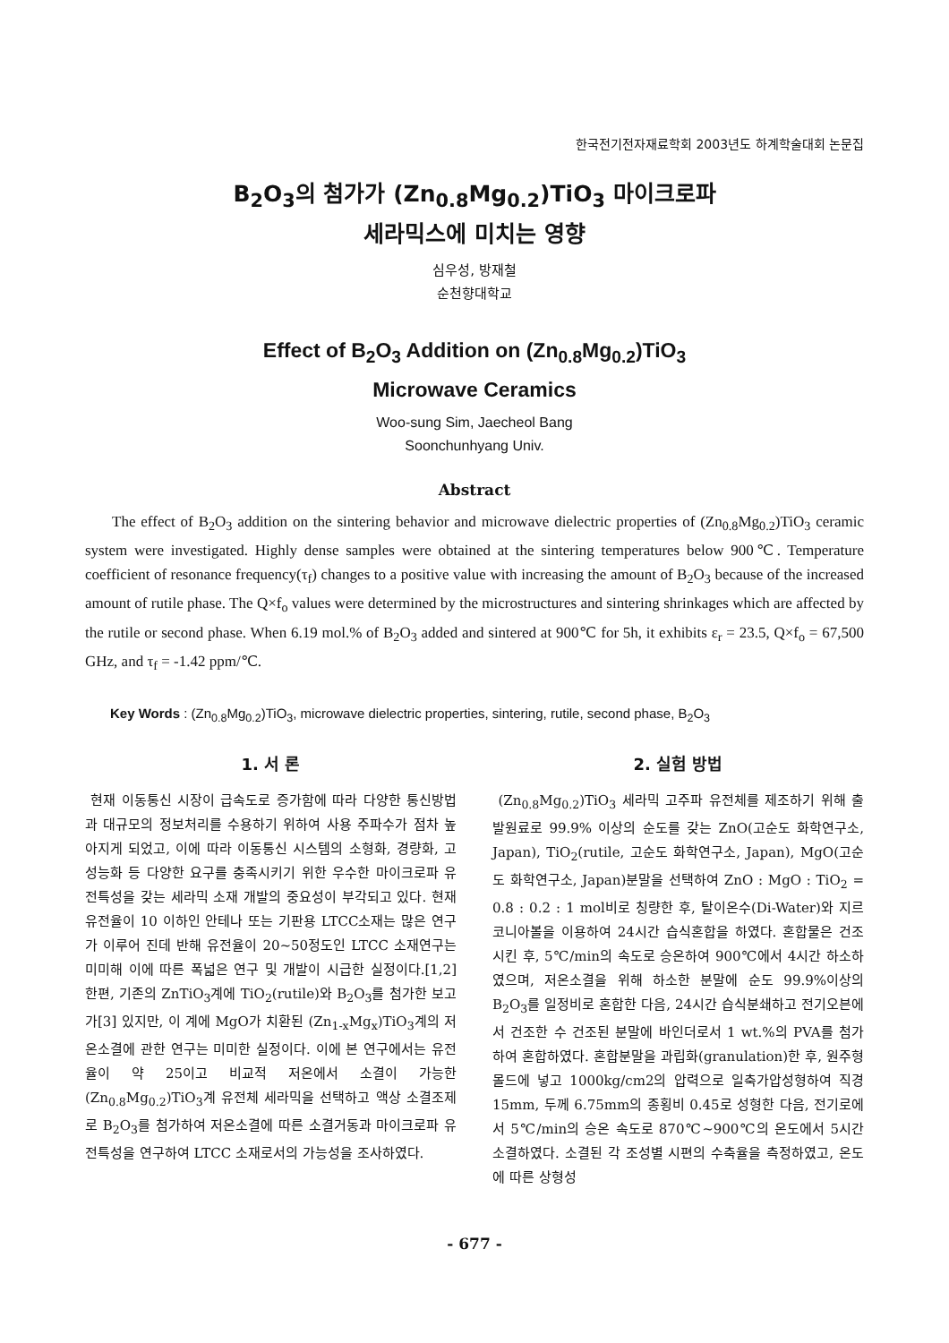한국전기전자재료학회 2003년도 하계학술대회 논문집
B<sub>2</sub>O<sub>3</sub>의 첨가가 (Zn<sub>0.8</sub>Mg<sub>0.2</sub>)TiO<sub>3</sub> 마이크로파
세라믹스에 미치는 영향
심우성, 방재철
순천향대학교
Effect of B<sub>2</sub>O<sub>3</sub> Addition on (Zn<sub>0.8</sub>Mg<sub>0.2</sub>)TiO<sub>3</sub>
Microwave Ceramics
Woo-sung Sim, Jaecheol Bang
Soonchunhyang Univ.
Abstract
The effect of B<sub>2</sub>O<sub>3</sub> addition on the sintering behavior and microwave dielectric properties of (Zn<sub>0.8</sub>Mg<sub>0.2</sub>)TiO<sub>3</sub> ceramic system were investigated. Highly dense samples were obtained at the sintering temperatures below 900℃. Temperature coefficient of resonance frequency(τ<sub>f</sub>) changes to a positive value with increasing the amount of B<sub>2</sub>O<sub>3</sub> because of the increased amount of rutile phase. The Q×f<sub>o</sub> values were determined by the microstructures and sintering shrinkages which are affected by the rutile or second phase. When 6.19 mol.% of B<sub>2</sub>O<sub>3</sub> added and sintered at 900℃ for 5h, it exhibits ε<sub>r</sub> = 23.5, Q×f<sub>o</sub> = 67,500 GHz, and τ<sub>f</sub> = -1.42 ppm/℃.
Key Words : (Zn<sub>0.8</sub>Mg<sub>0.2</sub>)TiO<sub>3</sub>, microwave dielectric properties, sintering, rutile, second phase, B<sub>2</sub>O<sub>3</sub>
1. 서 론
현재 이동통신 시장이 급속도로 증가함에 따라 다양한 통신방법과 대규모의 정보처리를 수용하기 위하여 사용 주파수가 점차 높아지게 되었고, 이에 따라 이동통신 시스템의 소형화, 경량화, 고성능화 등 다양한 요구를 충족시키기 위한 우수한 마이크로파 유전특성을 갖는 세라믹 소재 개발의 중요성이 부각되고 있다. 현재 유전율이 10 이하인 안테나 또는 기판용 LTCC소재는 많은 연구가 이루어 진데 반해 유전율이 20~50정도인 LTCC 소재연구는 미미해 이에 따른 폭넓은 연구 및 개발이 시급한 실정이다.[1,2] 한편, 기존의 ZnTiO<sub>3</sub>계에 TiO<sub>2</sub>(rutile)와 B<sub>2</sub>O<sub>3</sub>를 첨가한 보고가[3] 있지만, 이 계에 MgO가 치환된 (Zn<sub>1-x</sub>Mg<sub>x</sub>)TiO<sub>3</sub>계의 저온소결에 관한 연구는 미미한 실정이다. 이에 본 연구에서는 유전율이 약 25이고 비교적 저온에서 소결이 가능한 (Zn<sub>0.8</sub>Mg<sub>0.2</sub>)TiO<sub>3</sub>계 유전체 세라믹을 선택하고 액상 소결조제로 B<sub>2</sub>O<sub>3</sub>를 첨가하여 저온소결에 따른 소결거동과 마이크로파 유전특성을 연구하여 LTCC 소재로서의 가능성을 조사하였다.
2. 실험 방법
(Zn<sub>0.8</sub>Mg<sub>0.2</sub>)TiO<sub>3</sub> 세라믹 고주파 유전체를 제조하기 위해 출발원료로 99.9% 이상의 순도를 갖는 ZnO(고순도 화학연구소, Japan), TiO<sub>2</sub>(rutile, 고순도 화학연구소, Japan), MgO(고순도 화학연구소, Japan)분말을 선택하여 ZnO : MgO : TiO<sub>2</sub> = 0.8 : 0.2 : 1 mol비로 칭량한 후, 탈이온수(Di-Water)와 지르코니아볼을 이용하여 24시간 습식혼합을 하였다. 혼합물은 건조시킨 후, 5℃/min의 속도로 승온하여 900℃에서 4시간 하소하였으며, 저온소결을 위해 하소한 분말에 순도 99.9%이상의 B<sub>2</sub>O<sub>3</sub>를 일정비로 혼합한 다음, 24시간 습식분쇄하고 전기오븐에서 건조한 수 건조된 분말에 바인더로서 1 wt.%의 PVA를 첨가하여 혼합하였다. 혼합분말을 과립화(granulation)한 후, 원주형 몰드에 넣고 1000kg/cm2의 압력으로 일축가압성형하여 직경 15mm, 두께 6.75mm의 종횡비 0.45로 성형한 다음, 전기로에서 5℃/min의 승온 속도로 870℃~900℃의 온도에서 5시간 소결하였다. 소결된 각 조성별 시편의 수축율을 측정하였고, 온도에 따른 상형성
- 677 -